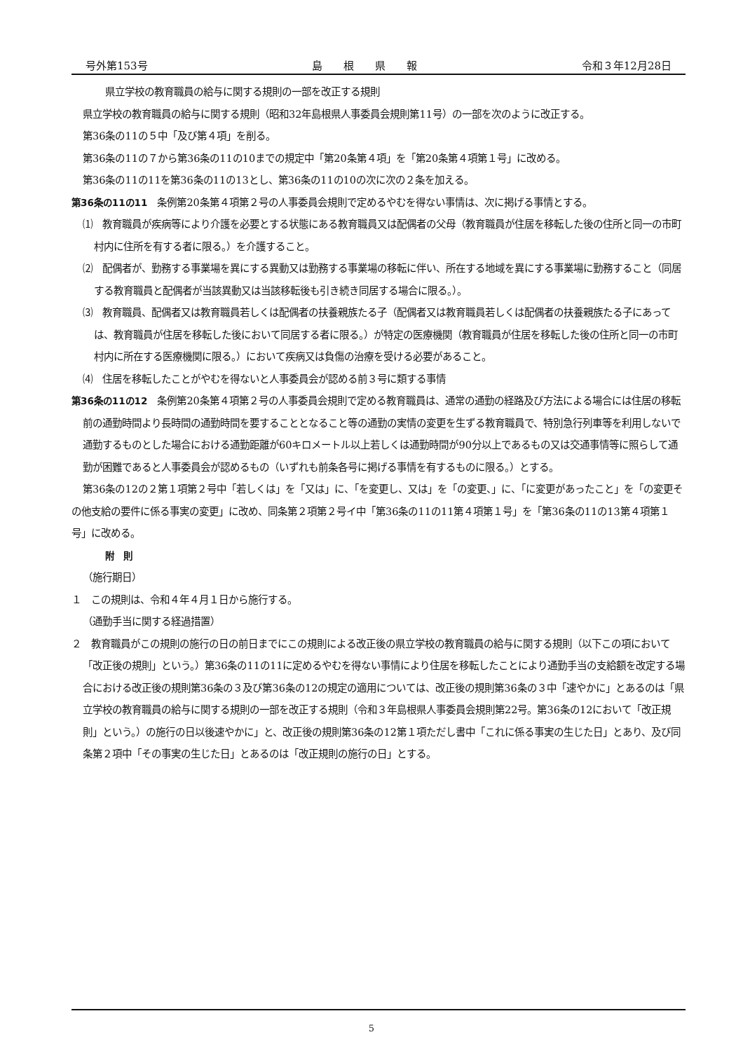号外第153号 島　　根　　県　　報 令和３年12月28日
県立学校の教育職員の給与に関する規則の一部を改正する規則
県立学校の教育職員の給与に関する規則（昭和32年島根県人事委員会規則第11号）の一部を次のように改正する。
第36条の11の５中「及び第４項」を削る。
第36条の11の７から第36条の11の10までの規定中「第20条第４項」を「第20条第４項第１号」に改める。
第36条の11の11を第36条の11の13とし、第36条の11の10の次に次の２条を加える。
第36条の11の11　条例第20条第４項第２号の人事委員会規則で定めるやむを得ない事情は、次に掲げる事情とする。
⑴　教育職員が疾病等により介護を必要とする状態にある教育職員又は配偶者の父母（教育職員が住居を移転した後の住所と同一の市町村内に住所を有する者に限る。）を介護すること。
⑵　配偶者が、勤務する事業場を異にする異動又は勤務する事業場の移転に伴い、所在する地域を異にする事業場に勤務すること（同居する教育職員と配偶者が当該異動又は当該移転後も引き続き同居する場合に限る。）。
⑶　教育職員、配偶者又は教育職員若しくは配偶者の扶養親族たる子（配偶者又は教育職員若しくは配偶者の扶養親族たる子にあっては、教育職員が住居を移転した後において同居する者に限る。）が特定の医療機関（教育職員が住居を移転した後の住所と同一の市町村内に所在する医療機関に限る。）において疾病又は負傷の治療を受ける必要があること。
⑷　住居を移転したことがやむを得ないと人事委員会が認める前３号に類する事情
第36条の11の12　条例第20条第４項第２号の人事委員会規則で定める教育職員は、通常の通勤の経路及び方法による場合には住居の移転前の通勤時間より長時間の通勤時間を要することとなること等の通勤の実情の変更を生ずる教育職員で、特別急行列車等を利用しないで通勤するものとした場合における通勤距離が60キロメートル以上若しくは通勤時間が90分以上であるもの又は交通事情等に照らして通勤が困難であると人事委員会が認めるもの（いずれも前条各号に掲げる事情を有するものに限る。）とする。
第36条の12の２第１項第２号中「若しくは」を「又は」に、「を変更し、又は」を「の変更、」に、「に変更があったこと」を「の変更その他支給の要件に係る事実の変更」に改め、同条第２項第２号イ中「第36条の11の11第４項第１号」を「第36条の11の13第４項第１号」に改める。
附　則
（施行期日）
１　この規則は、令和４年４月１日から施行する。
（通勤手当に関する経過措置）
２　教育職員がこの規則の施行の日の前日までにこの規則による改正後の県立学校の教育職員の給与に関する規則（以下この項において「改正後の規則」という。）第36条の11の11に定めるやむを得ない事情により住居を移転したことにより通勤手当の支給額を改定する場合における改正後の規則第36条の３及び第36条の12の規定の適用については、改正後の規則第36条の３中「速やかに」とあるのは「県立学校の教育職員の給与に関する規則の一部を改正する規則（令和３年島根県人事委員会規則第22号。第36条の12において「改正規則」という。）の施行の日以後速やかに」と、改正後の規則第36条の12第１項ただし書中「これに係る事実の生じた日」とあり、及び同条第２項中「その事実の生じた日」とあるのは「改正規則の施行の日」とする。
5